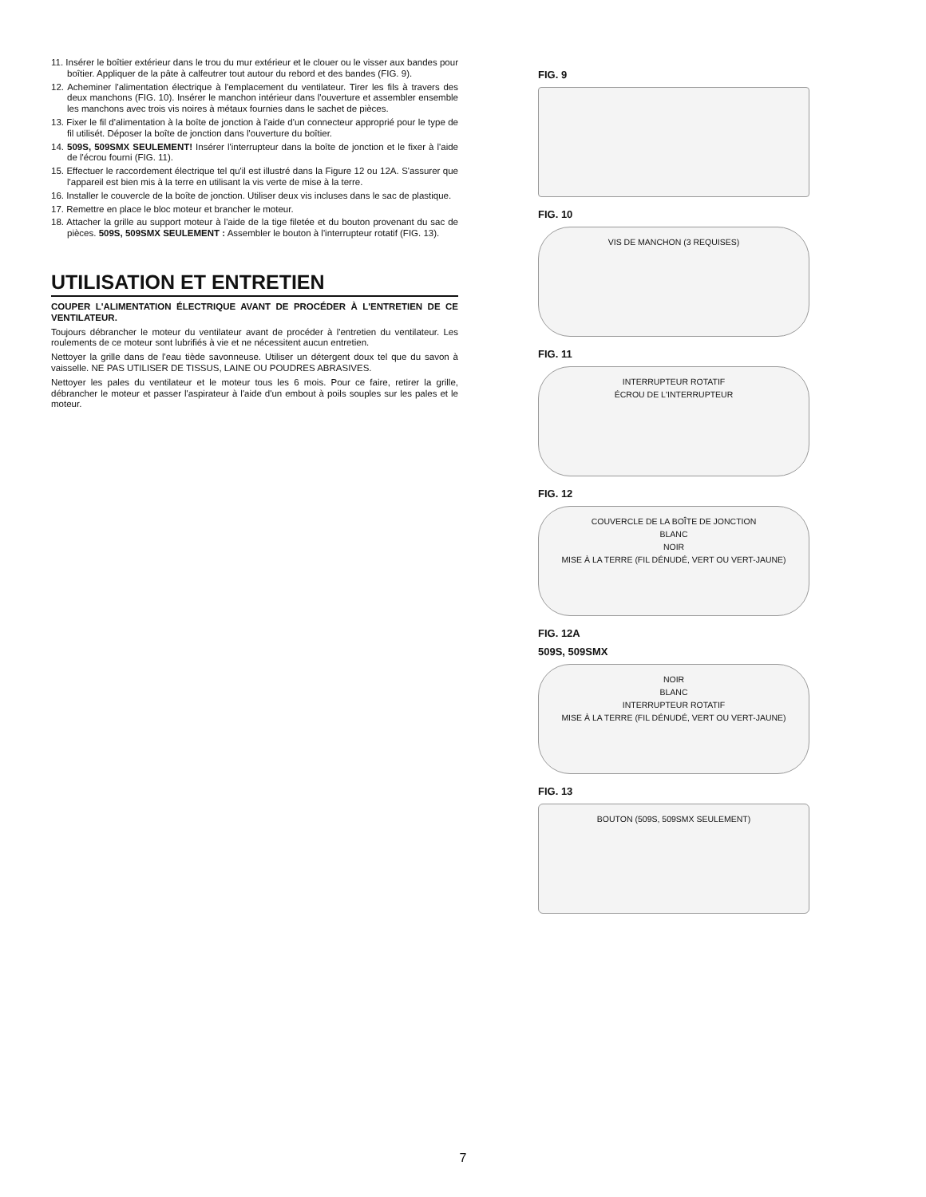11. Insérer le boîtier extérieur dans le trou du mur extérieur et le clouer ou le visser aux bandes pour boîtier. Appliquer de la pâte à calfeutrer tout autour du rebord et des bandes (FIG. 9).
12. Acheminer l'alimentation électrique à l'emplacement du ventilateur. Tirer les fils à travers des deux manchons (FIG. 10). Insérer le manchon intérieur dans l'ouverture et assembler ensemble les manchons avec trois vis noires à métaux fournies dans le sachet de pièces.
13. Fixer le fil d'alimentation à la boîte de jonction à l'aide d'un connecteur approprié pour le type de fil utilisét. Déposer la boîte de jonction dans l'ouverture du boîtier.
14. 509S, 509SMX SEULEMENT! Insérer l'interrupteur dans la boîte de jonction et le fixer à l'aide de l'écrou fourni (FIG. 11).
15. Effectuer le raccordement électrique tel qu'il est illustré dans la Figure 12 ou 12A. S'assurer que l'appareil est bien mis à la terre en utilisant la vis verte de mise à la terre.
16. Installer le couvercle de la boîte de jonction. Utiliser deux vis incluses dans le sac de plastique.
17. Remettre en place le bloc moteur et brancher le moteur.
18. Attacher la grille au support moteur à l'aide de la tige filetée et du bouton provenant du sac de pièces. 509S, 509SMX SEULEMENT : Assembler le bouton à l'interrupteur rotatif (FIG. 13).
UTILISATION ET ENTRETIEN
COUPER L'ALIMENTATION ÉLECTRIQUE AVANT DE PROCÉDER À L'ENTRETIEN DE CE VENTILATEUR.
Toujours débrancher le moteur du ventilateur avant de procéder à l'entretien du ventilateur. Les roulements de ce moteur sont lubrifiés à vie et ne nécessitent aucun entretien.
Nettoyer la grille dans de l'eau tiède savonneuse. Utiliser un détergent doux tel que du savon à vaisselle. NE PAS UTILISER DE TISSUS, LAINE OU POUDRES ABRASIVES.
Nettoyer les pales du ventilateur et le moteur tous les 6 mois. Pour ce faire, retirer la grille, débrancher le moteur et passer l'aspirateur à l'aide d'un embout à poils souples sur les pales et le moteur.
FIG. 9
FIG. 10
VIS DE MANCHON (3 REQUISES)
FIG. 11
INTERRUPTEUR ROTATIF
ÉCROU DE L'INTERRUPTEUR
FIG. 12
COUVERCLE DE LA BOÎTE DE JONCTION
BLANC
NOIR
MISE À LA TERRE (FIL DÉNUDÉ, VERT OU VERT-JAUNE)
FIG. 12A
509S, 509SMX
NOIR
BLANC
INTERRUPTEUR ROTATIF
MISE À LA TERRE (FIL DÉNUDÉ, VERT OU VERT-JAUNE)
FIG. 13
BOUTON (509S, 509SMX SEULEMENT)
7